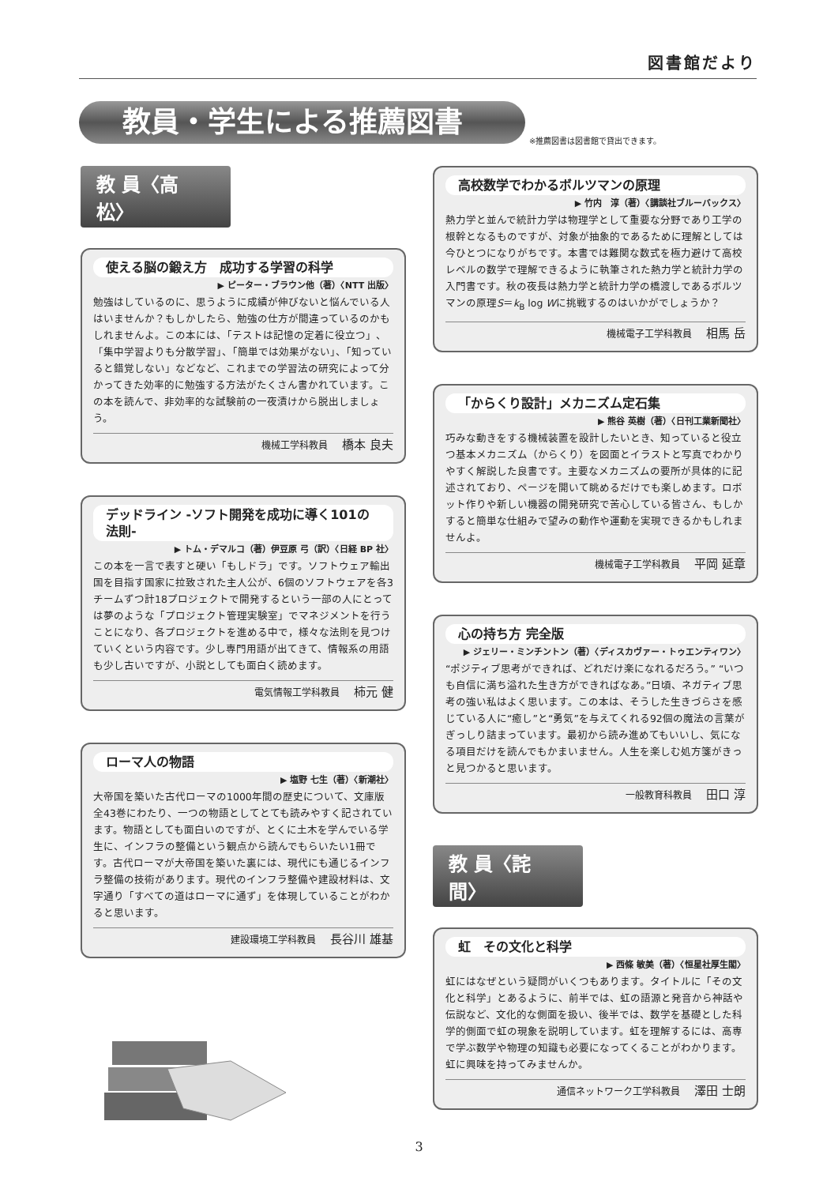図書館だより
教員・学生による推薦図書
※推薦図書は図書館で貸出できます。
教 員〈高松〉
使える脳の鍛え方　成功する学習の科学
▶ ピーター・ブラウン他（著）〈NTT 出版〉
勉強はしているのに、思うように成績が伸びないと悩んでいる人はいませんか？もしかしたら、勉強の仕方が間違っているのかもしれませんよ。この本には、「テストは記憶の定着に役立つ」、「集中学習よりも分散学習」、「簡単では効果がない」、「知っていると錯覚しない」などなど、これまでの学習法の研究によって分かってきた効率的に勉強する方法がたくさん書かれています。この本を読んで、非効率的な試験前の一夜漬けから脱出しましょう。
機械工学科教員 橋本 良夫
デッドライン -ソフト開発を成功に導く101の法則-
▶ トム・デマルコ（著）伊豆原 弓（訳）〈日経 BP 社〉
この本を一言で表すと硬い「もしドラ」です。ソフトウェア輸出国を目指す国家に拉致された主人公が、6個のソフトウェアを各3チームずつ計18プロジェクトで開発するという一部の人にとっては夢のような「プロジェクト管理実験室」でマネジメントを行うことになり、各プロジェクトを進める中で，様々な法則を見つけていくという内容です。少し専門用語が出てきて、情報系の用語も少し古いですが、小説としても面白く読めます。
電気情報工学科教員 柿元 健
ローマ人の物語
▶ 塩野 七生（著）〈新潮社〉
大帝国を築いた古代ローマの1000年間の歴史について、文庫版全43巻にわたり、一つの物語としてとても読みやすく記されています。物語としても面白いのですが、とくに土木を学んでいる学生に、インフラの整備という観点から読んでもらいたい1冊です。古代ローマが大帝国を築いた裏には、現代にも通じるインフラ整備の技術があります。現代のインフラ整備や建設材料は、文字通り「すべての道はローマに通ず」を体現していることがわかると思います。
建設環境工学科教員 長谷川 雄基
高校数学でわかるボルツマンの原理
▶ 竹内　淳（著）〈講談社ブルーバックス〉
熱力学と並んで統計力学は物理学として重要な分野であり工学の根幹となるものですが、対象が抽象的であるために理解としては今ひとつになりがちです。本書では難関な数式を極力避けて高校レベルの数学で理解できるように執筆された熱力学と統計力学の入門書です。秋の夜長は熱力学と統計力学の橋渡しであるボルツマンの原理S＝k<sub>B</sub> log Wに挑戦するのはいかがでしょうか？
機械電子工学科教員 相馬 岳
「からくり設計」メカニズム定石集
▶ 熊谷 英樹（著）〈日刊工業新聞社〉
巧みな動きをする機械装置を設計したいとき、知っていると役立つ基本メカニズム（からくり）を図面とイラストと写真でわかりやすく解説した良書です。主要なメカニズムの要所が具体的に記述されており、ページを開いて眺めるだけでも楽しめます。ロボット作りや新しい機器の開発研究で苦心している皆さん、もしかすると簡単な仕組みで望みの動作や運動を実現できるかもしれませんよ。
機械電子工学科教員 平岡 延章
心の持ち方 完全版
▶ ジェリー・ミンチントン（著）〈ディスカヴァー・トゥエンティワン〉
“ポジティブ思考ができれば、どれだけ楽になれるだろう。” “いつも自信に満ち溢れた生き方ができればなあ。”日頃、ネガティブ思考の強い私はよく思います。この本は、そうした生きづらさを感じている人に“癒し”と“勇気”を与えてくれる92個の魔法の言葉がぎっしり詰まっています。最初から読み進めてもいいし、気になる項目だけを読んでもかまいません。人生を楽しむ処方箋がきっと見つかると思います。
一般教育科教員 田口 淳
教 員〈詫間〉
虹　その文化と科学
▶ 西條 敏美（著）〈恒星社厚生閣〉
虹にはなぜという疑問がいくつもあります。タイトルに「その文化と科学」とあるように、前半では、虹の語源と発音から神話や伝説など、文化的な側面を扱い、後半では、数学を基礎とした科学的側面で虹の現象を説明しています。虹を理解するには、高専で学ぶ数学や物理の知識も必要になってくることがわかります。虹に興味を持ってみませんか。
通信ネットワーク工学科教員 澤田 士朗
3